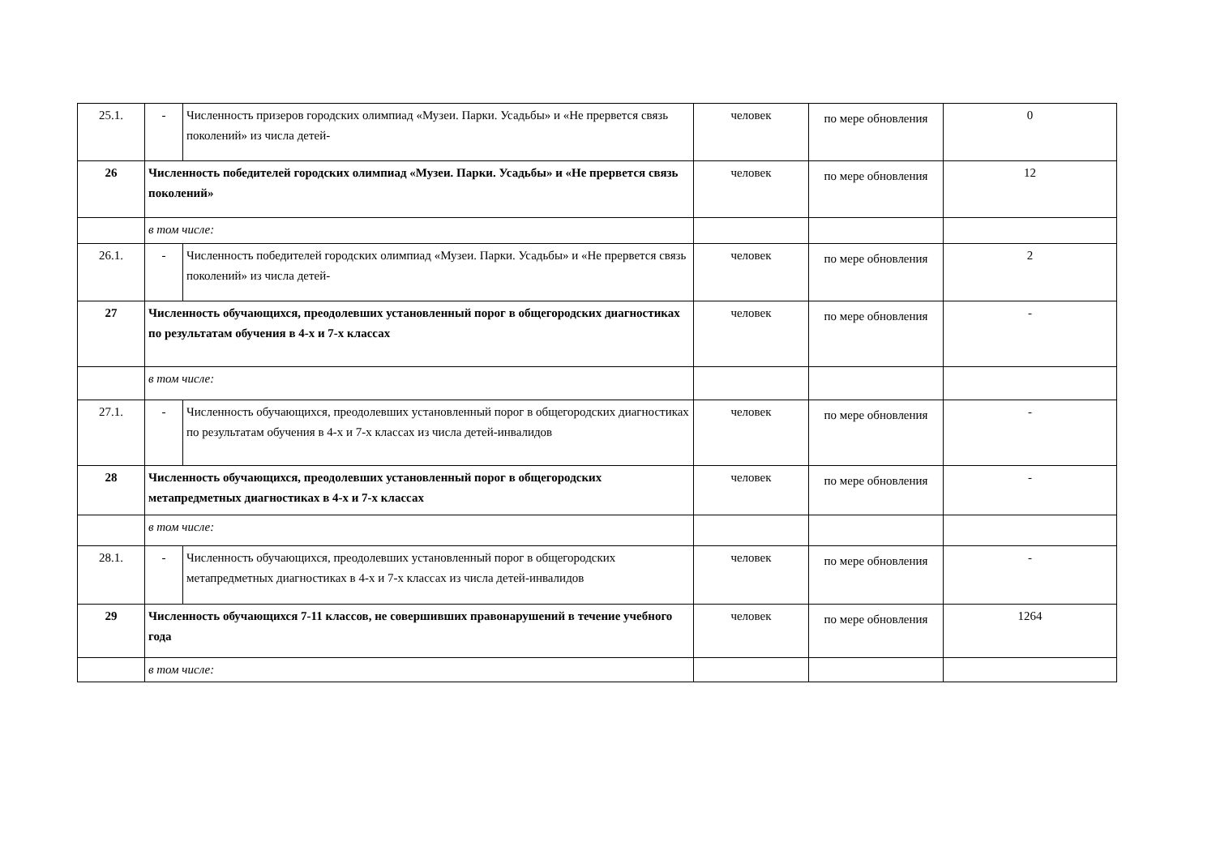| 25.1. | - | Численность призеров городских олимпиад «Музеи. Парки. Усадьбы» и «Не прервется связь поколений» из числа детей- | человек | по мере обновления | 0 |
| 26 | Численность победителей городских олимпиад «Музеи. Парки. Усадьбы» и «Не прервется связь поколений» | | человек | по мере обновления | 12 |
| | в том числе: | | | | |
| 26.1. | - | Численность победителей городских олимпиад «Музеи. Парки. Усадьбы» и «Не прервется связь поколений» из числа детей- | человек | по мере обновления | 2 |
| 27 | Численность обучающихся, преодолевших установленный порог в общегородских диагностиках по результатам обучения в 4-х и 7-х классах | | человек | по мере обновления | - |
| | в том числе: | | | | |
| 27.1. | - | Численность обучающихся, преодолевших установленный порог в общегородских диагностиках по результатам обучения в 4-х и 7-х классах из числа детей-инвалидов | человек | по мере обновления | - |
| 28 | Численность обучающихся, преодолевших установленный порог в общегородских метапредметных диагностиках в 4-х и 7-х классах | | человек | по мере обновления | - |
| | в том числе: | | | | |
| 28.1. | - | Численность обучающихся, преодолевших установленный порог в общегородских метапредметных диагностиках в 4-х и 7-х классах из числа детей-инвалидов | человек | по мере обновления | - |
| 29 | Численность обучающихся 7-11 классов, не совершивших правонарушений в течение учебного года | | человек | по мере обновления | 1264 |
| | в том числе: | | | | |